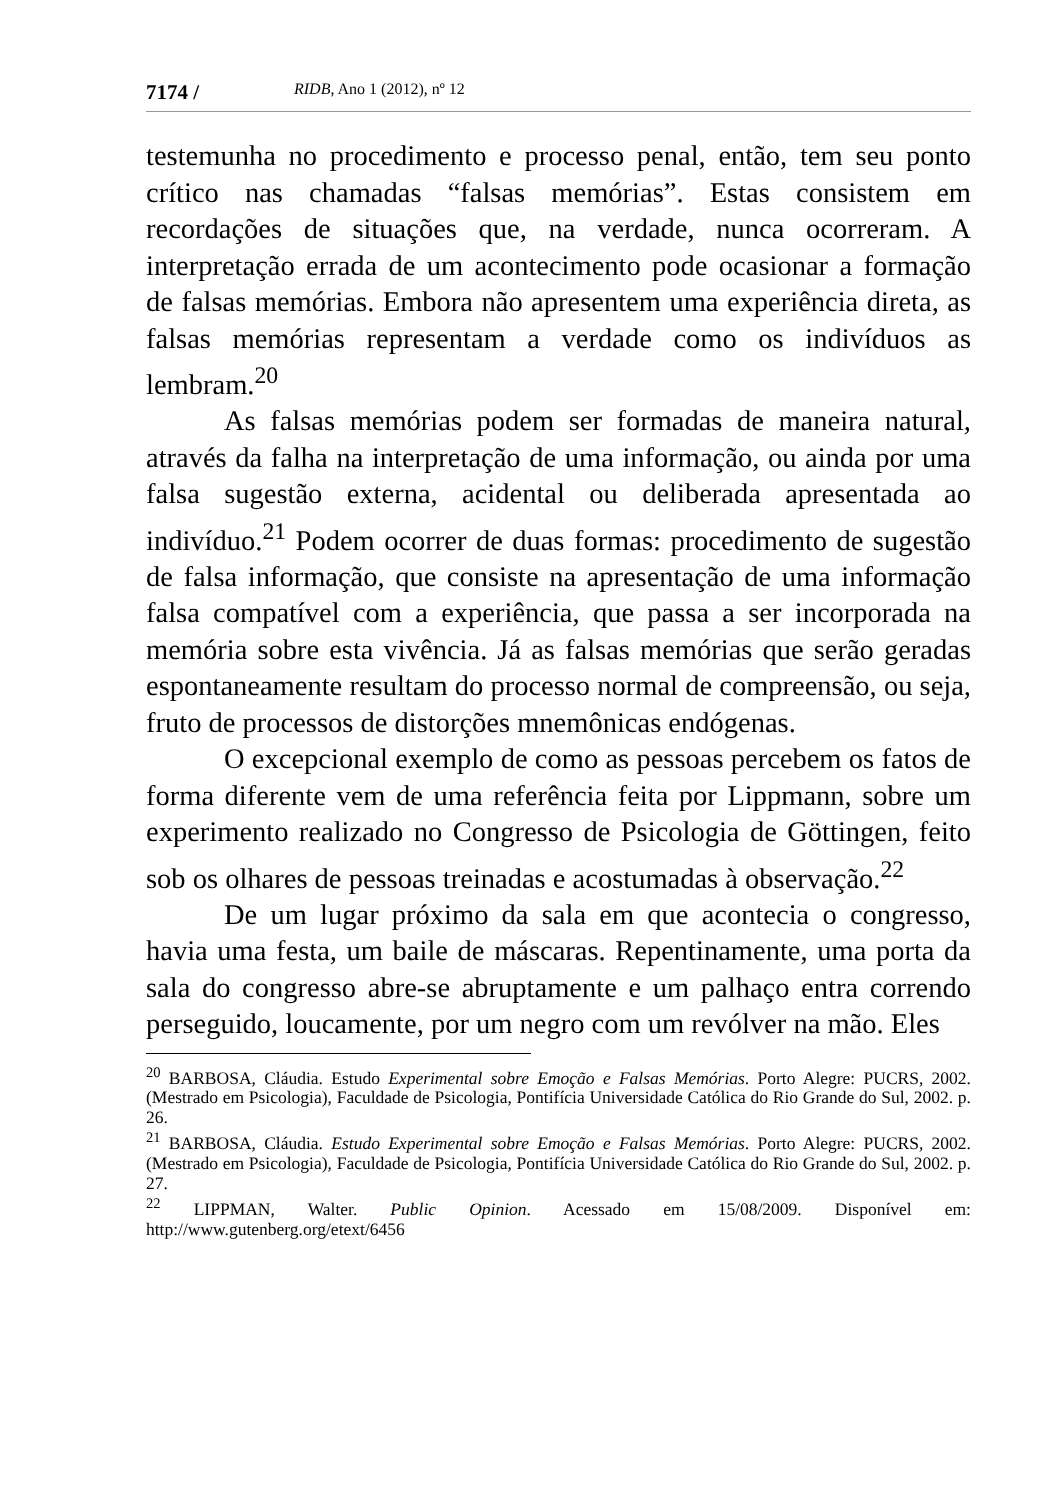7174 / RIDB, Ano 1 (2012), nº 12
testemunha no procedimento e processo penal, então, tem seu ponto crítico nas chamadas “falsas memórias”. Estas consistem em recordações de situações que, na verdade, nunca ocorreram. A interpretação errada de um acontecimento pode ocasionar a formação de falsas memórias. Embora não apresentem uma experiência direta, as falsas memórias representam a verdade como os indivíduos as lembram.<sup>20</sup>
As falsas memórias podem ser formadas de maneira natural, através da falha na interpretação de uma informação, ou ainda por uma falsa sugestão externa, acidental ou deliberada apresentada ao indivíduo.<sup>21</sup> Podem ocorrer de duas formas: procedimento de sugestão de falsa informação, que consiste na apresentação de uma informação falsa compatível com a experiência, que passa a ser incorporada na memória sobre esta vivência. Já as falsas memórias que serão geradas espontaneamente resultam do processo normal de compreensão, ou seja, fruto de processos de distorções mnemônicas endógenas.
O excepcional exemplo de como as pessoas percebem os fatos de forma diferente vem de uma referência feita por Lippmann, sobre um experimento realizado no Congresso de Psicologia de Göttingen, feito sob os olhares de pessoas treinadas e acostumadas à observação.<sup>22</sup>
De um lugar próximo da sala em que acontecia o congresso, havia uma festa, um baile de máscaras. Repentinamente, uma porta da sala do congresso abre-se abruptamente e um palhaço entra correndo perseguido, loucamente, por um negro com um revólver na mão. Eles
<sup>20</sup> BARBOSA, Cláudia. Estudo Experimental sobre Emoção e Falsas Memórias. Porto Alegre: PUCRS, 2002. (Mestrado em Psicologia), Faculdade de Psicologia, Pontifícia Universidade Católica do Rio Grande do Sul, 2002. p. 26.
<sup>21</sup> BARBOSA, Cláudia. Estudo Experimental sobre Emoção e Falsas Memórias. Porto Alegre: PUCRS, 2002. (Mestrado em Psicologia), Faculdade de Psicologia, Pontifícia Universidade Católica do Rio Grande do Sul, 2002. p. 27.
<sup>22</sup> LIPPMAN, Walter. Public Opinion. Acessado em 15/08/2009. Disponível em: http://www.gutenberg.org/etext/6456